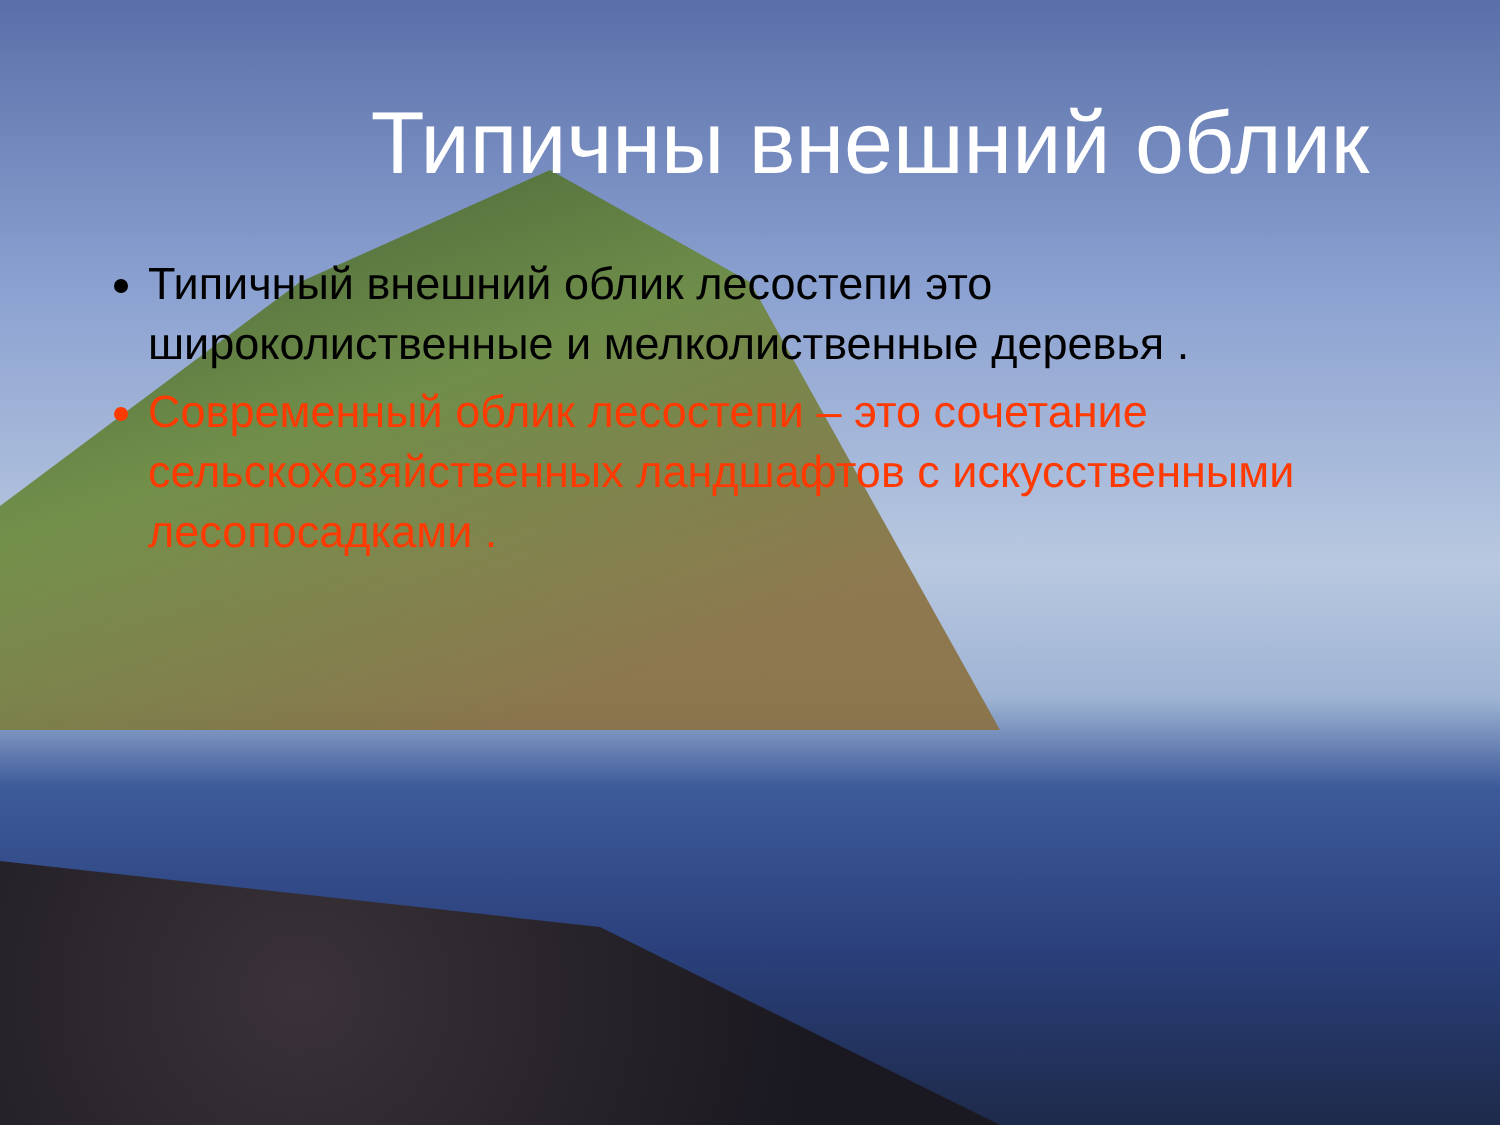Типичны внешний облик
Типичный внешний облик лесостепи это широколиственные и мелколиственные деревья .
Современный облик лесостепи – это сочетание сельскохозяйственных ландшафтов с искусственными лесопосадками .